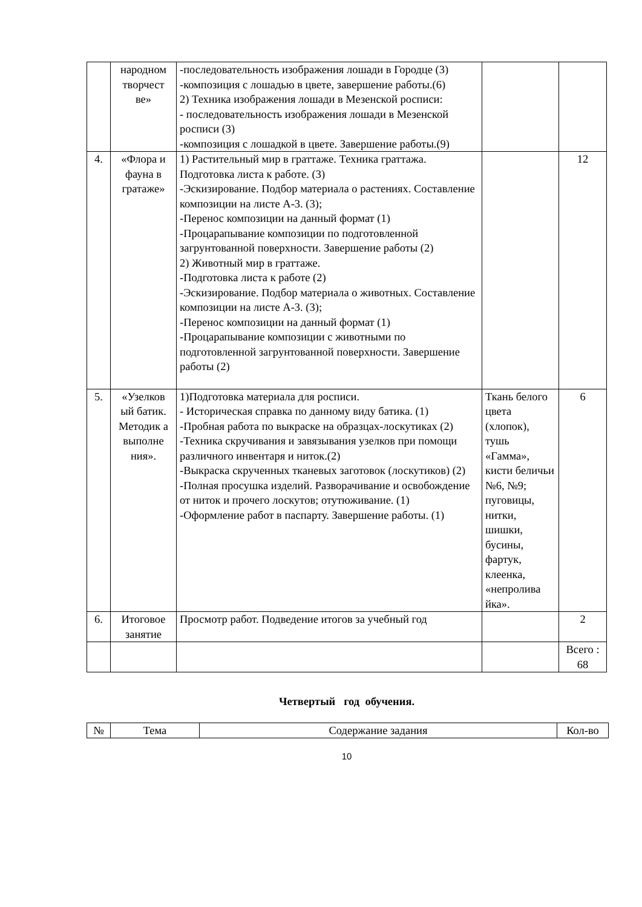| | народном творчест ве» | -последовательность изображения лошади в Городце (3) -композиция с лошадью в цвете, завершение работы.(6) 2) Техника изображения лошади в Мезенской росписи: - последовательность изображения лошади в Мезенской росписи (3) -композиция с лошадкой в цвете. Завершение работы.(9) | | |
| 4. | «Флора и фауна в гратаже» | 1) Растительный мир в граттаже. Техника граттажа. Подготовка листа к работе. (3) -Эскизирование. Подбор материала о растениях. Составление композиции на листе А-3. (3); -Перенос композиции на данный формат (1) -Процарапывание композиции по подготовленной загрунтованной поверхности. Завершение работы (2) 2) Животный мир в граттаже. -Подготовка листа к работе (2) -Эскизирование. Подбор материала о животных. Составление композиции на листе А-3. (3); -Перенос композиции на данный формат (1) -Процарапывание композиции с животными по подготовленной загрунтованной поверхности. Завершение работы (2) | | 12 |
| 5. | «Узелков ый батик. Методик а выполне ния». | 1)Подготовка материала для росписи. - Историческая справка по данному виду батика. (1) -Пробная работа по выкраске на образцах-лоскутиках (2) -Техника скручивания и завязывания узелков при помощи различного инвентаря и ниток.(2) -Выкраска скрученных тканевых заготовок (лоскутиков) (2) -Полная просушка изделий. Разворачивание и освобождение от ниток и прочего лоскутов; отутюживание. (1) -Оформление работ в паспарту. Завершение работы. (1) | Ткань белого цвета (хлопок), тушь «Гамма», кисти беличьи №6, №9; пуговицы, нитки, шишки, бусины, фартук, клеенка, «непролива йка». | 6 |
| 6. | Итоговое занятие | Просмотр работ. Подведение итогов за учебный год | | 2 |
| | | | | Всего : 68 |
Четвертый год обучения.
| № | Тема | Содержание задания | Кол-во |
| --- | --- | --- | --- |
10